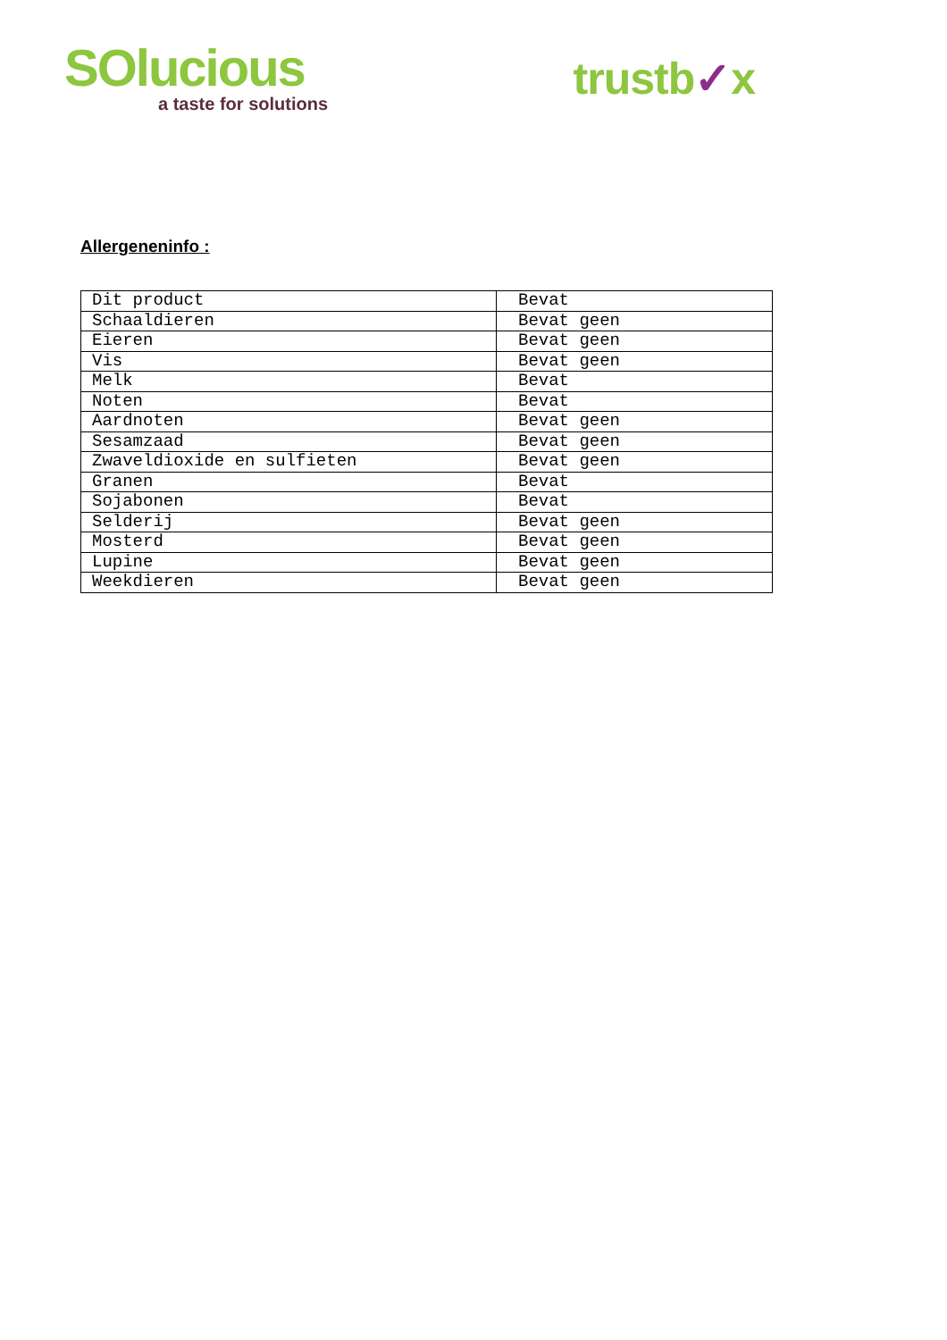SOlucious
a taste for solutions
trustb✓x
Allergeneninfo :
| Dit product | Bevat |
| Schaaldieren | Bevat geen |
| Eieren | Bevat geen |
| Vis | Bevat geen |
| Melk | Bevat |
| Noten | Bevat |
| Aardnoten | Bevat geen |
| Sesamzaad | Bevat geen |
| Zwaveldioxide en sulfieten | Bevat geen |
| Granen | Bevat |
| Sojabonen | Bevat |
| Selderij | Bevat geen |
| Mosterd | Bevat geen |
| Lupine | Bevat geen |
| Weekdieren | Bevat geen |